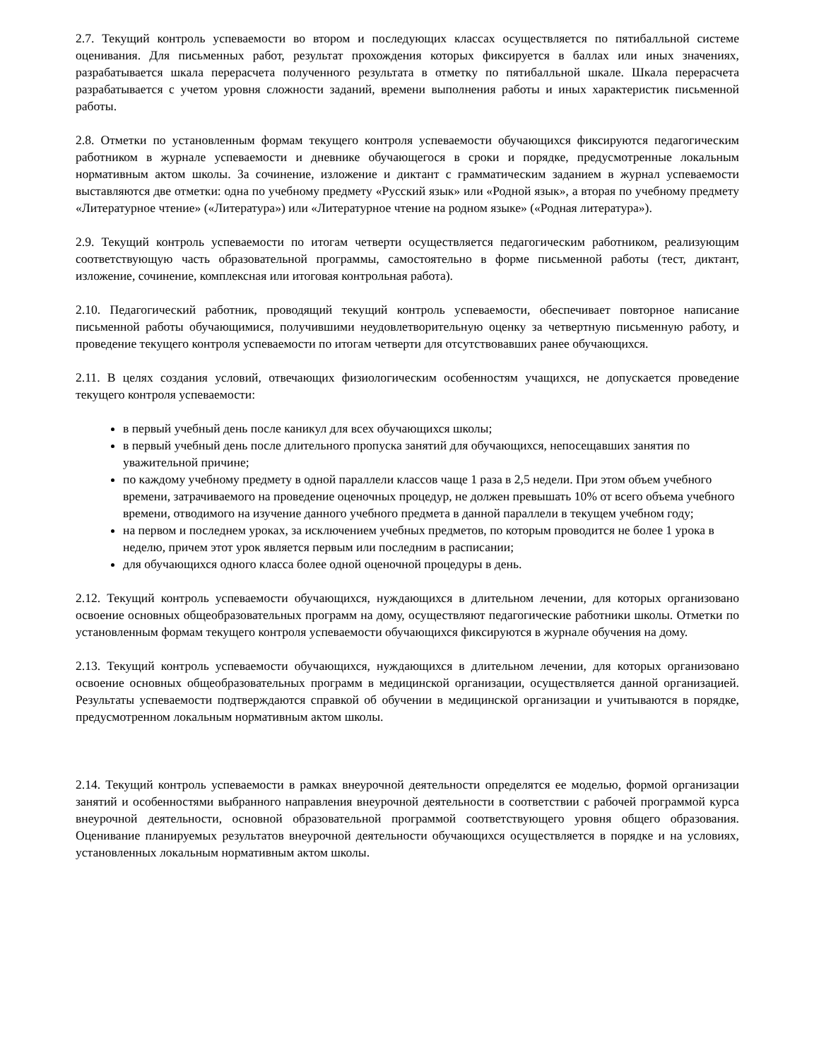2.7. Текущий контроль успеваемости во втором и последующих классах осуществляется по пятибалльной системе оценивания. Для письменных работ, результат прохождения которых фиксируется в баллах или иных значениях, разрабатывается шкала перерасчета полученного результата в отметку по пятибалльной шкале. Шкала перерасчета разрабатывается с учетом уровня сложности заданий, времени выполнения работы и иных характеристик письменной работы.
2.8. Отметки по установленным формам текущего контроля успеваемости обучающихся фиксируются педагогическим работником в журнале успеваемости и дневнике обучающегося в сроки и порядке, предусмотренные локальным нормативным актом школы. За сочинение, изложение и диктант с грамматическим заданием в журнал успеваемости выставляются две отметки: одна по учебному предмету «Русский язык» или «Родной язык», а вторая по учебному предмету «Литературное чтение» («Литература») или «Литературное чтение на родном языке» («Родная литература»).
2.9. Текущий контроль успеваемости по итогам четверти осуществляется педагогическим работником, реализующим соответствующую часть образовательной программы, самостоятельно в форме письменной работы (тест, диктант, изложение, сочинение, комплексная или итоговая контрольная работа).
2.10. Педагогический работник, проводящий текущий контроль успеваемости, обеспечивает повторное написание письменной работы обучающимися, получившими неудовлетворительную оценку за четвертную письменную работу, и проведение текущего контроля успеваемости по итогам четверти для отсутствовавших ранее обучающихся.
2.11. В целях создания условий, отвечающих физиологическим особенностям учащихся, не допускается проведение текущего контроля успеваемости:
в первый учебный день после каникул для всех обучающихся школы;
в первый учебный день после длительного пропуска занятий для обучающихся, непосещавших занятия по уважительной причине;
по каждому учебному предмету в одной параллели классов чаще 1 раза в 2,5 недели. При этом объем учебного времени, затрачиваемого на проведение оценочных процедур, не должен превышать 10% от всего объема учебного времени, отводимого на изучение данного учебного предмета в данной параллели в текущем учебном году;
на первом и последнем уроках, за исключением учебных предметов, по которым проводится не более 1 урока в неделю, причем этот урок является первым или последним в расписании;
для обучающихся одного класса более одной оценочной процедуры в день.
2.12. Текущий контроль успеваемости обучающихся, нуждающихся в длительном лечении, для которых организовано освоение основных общеобразовательных программ на дому, осуществляют педагогические работники школы. Отметки по установленным формам текущего контроля успеваемости обучающихся фиксируются в журнале обучения на дому.
2.13. Текущий контроль успеваемости обучающихся, нуждающихся в длительном лечении, для которых организовано освоение основных общеобразовательных программ в медицинской организации, осуществляется данной организацией. Результаты успеваемости подтверждаются справкой об обучении в медицинской организации и учитываются в порядке, предусмотренном локальным нормативным актом школы.
2.14. Текущий контроль успеваемости в рамках внеурочной деятельности определятся ее моделью, формой организации занятий и особенностями выбранного направления внеурочной деятельности в соответствии с рабочей программой курса внеурочной деятельности, основной образовательной программой соответствующего уровня общего образования. Оценивание планируемых результатов внеурочной деятельности обучающихся осуществляется в порядке и на условиях, установленных локальным нормативным актом школы.